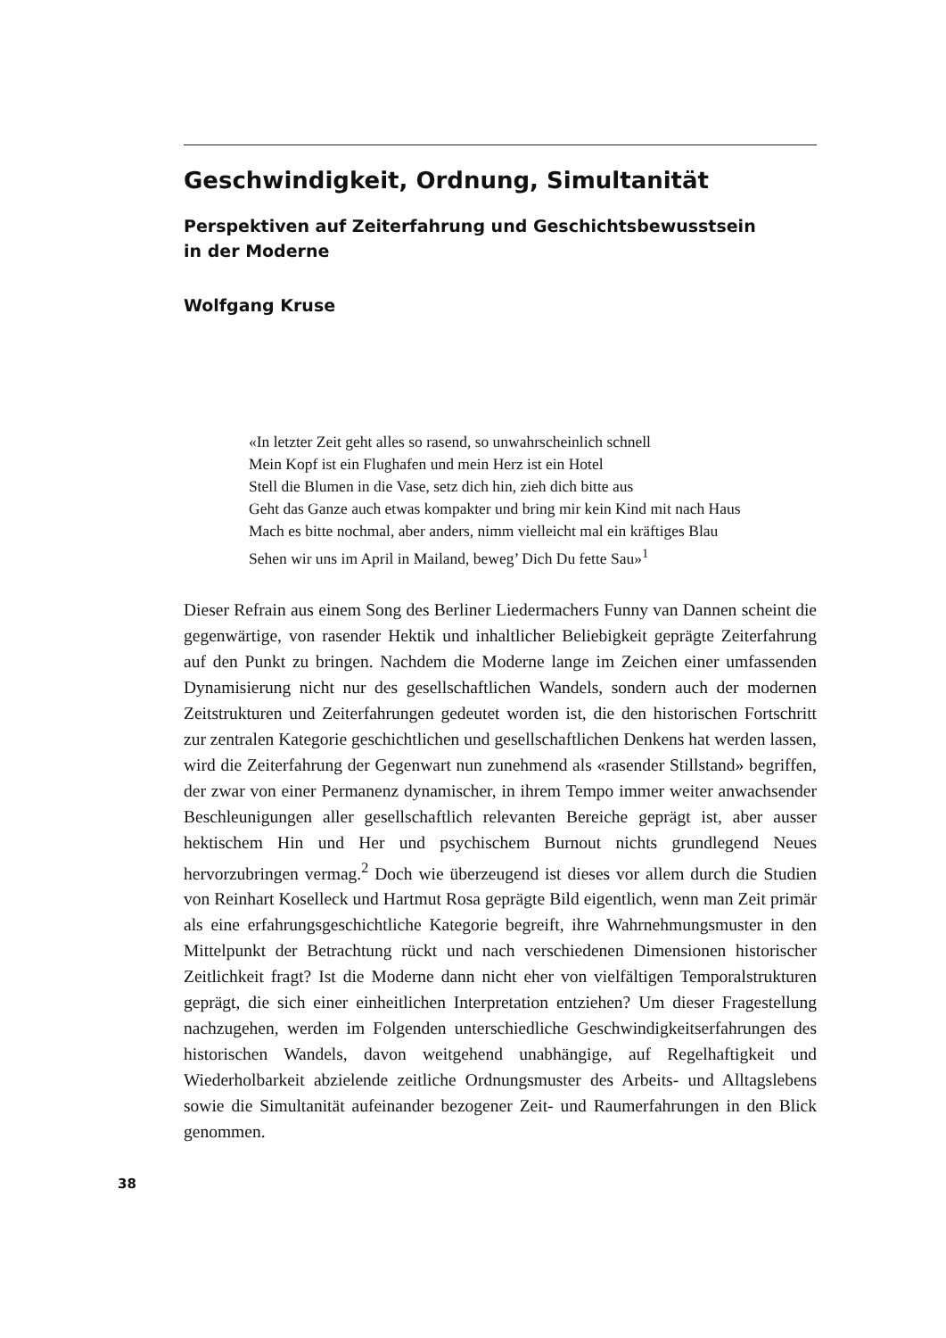Geschwindigkeit, Ordnung, Simultanität
Perspektiven auf Zeiterfahrung und Geschichtsbewusstsein
in der Moderne
Wolfgang Kruse
«In letzter Zeit geht alles so rasend, so unwahrscheinlich schnell
Mein Kopf ist ein Flughafen und mein Herz ist ein Hotel
Stell die Blumen in die Vase, setz dich hin, zieh dich bitte aus
Geht das Ganze auch etwas kompakter und bring mir kein Kind mit nach Haus
Mach es bitte nochmal, aber anders, nimm vielleicht mal ein kräftiges Blau
Sehen wir uns im April in Mailand, beweg’ Dich Du fette Sau»<sup>1</sup>
Dieser Refrain aus einem Song des Berliner Liedermachers Funny van Dannen scheint die gegenwärtige, von rasender Hektik und inhaltlicher Beliebigkeit geprägte Zeiterfahrung auf den Punkt zu bringen. Nachdem die Moderne lange im Zeichen einer umfassenden Dynamisierung nicht nur des gesellschaftlichen Wandels, sondern auch der modernen Zeitstrukturen und Zeiterfahrungen gedeutet worden ist, die den historischen Fortschritt zur zentralen Kategorie geschichtlichen und gesellschaftlichen Denkens hat werden lassen, wird die Zeiterfahrung der Gegenwart nun zunehmend als «rasender Stillstand» begriffen, der zwar von einer Permanenz dynamischer, in ihrem Tempo immer weiter anwachsender Beschleunigungen aller gesellschaftlich relevanten Bereiche geprägt ist, aber ausser hektischem Hin und Her und psychischem Burnout nichts grundlegend Neues hervorzubringen vermag.<sup>2</sup> Doch wie überzeugend ist dieses vor allem durch die Studien von Reinhart Koselleck und Hartmut Rosa geprägte Bild eigentlich, wenn man Zeit primär als eine erfahrungsgeschichtliche Kategorie begreift, ihre Wahrnehmungsmuster in den Mittelpunkt der Betrachtung rückt und nach verschiedenen Dimensionen historischer Zeitlichkeit fragt? Ist die Moderne dann nicht eher von vielfältigen Temporalstrukturen geprägt, die sich einer einheitlichen Interpretation entziehen? Um dieser Fragestellung nachzugehen, werden im Folgenden unterschiedliche Geschwindigkeitserfahrungen des historischen Wandels, davon weitgehend unabhängige, auf Regelhaftigkeit und Wiederholbarkeit abzielende zeitliche Ordnungsmuster des Arbeits- und Alltagslebens sowie die Simultanität aufeinander bezogener Zeit- und Raumerfahrungen in den Blick genommen.
38